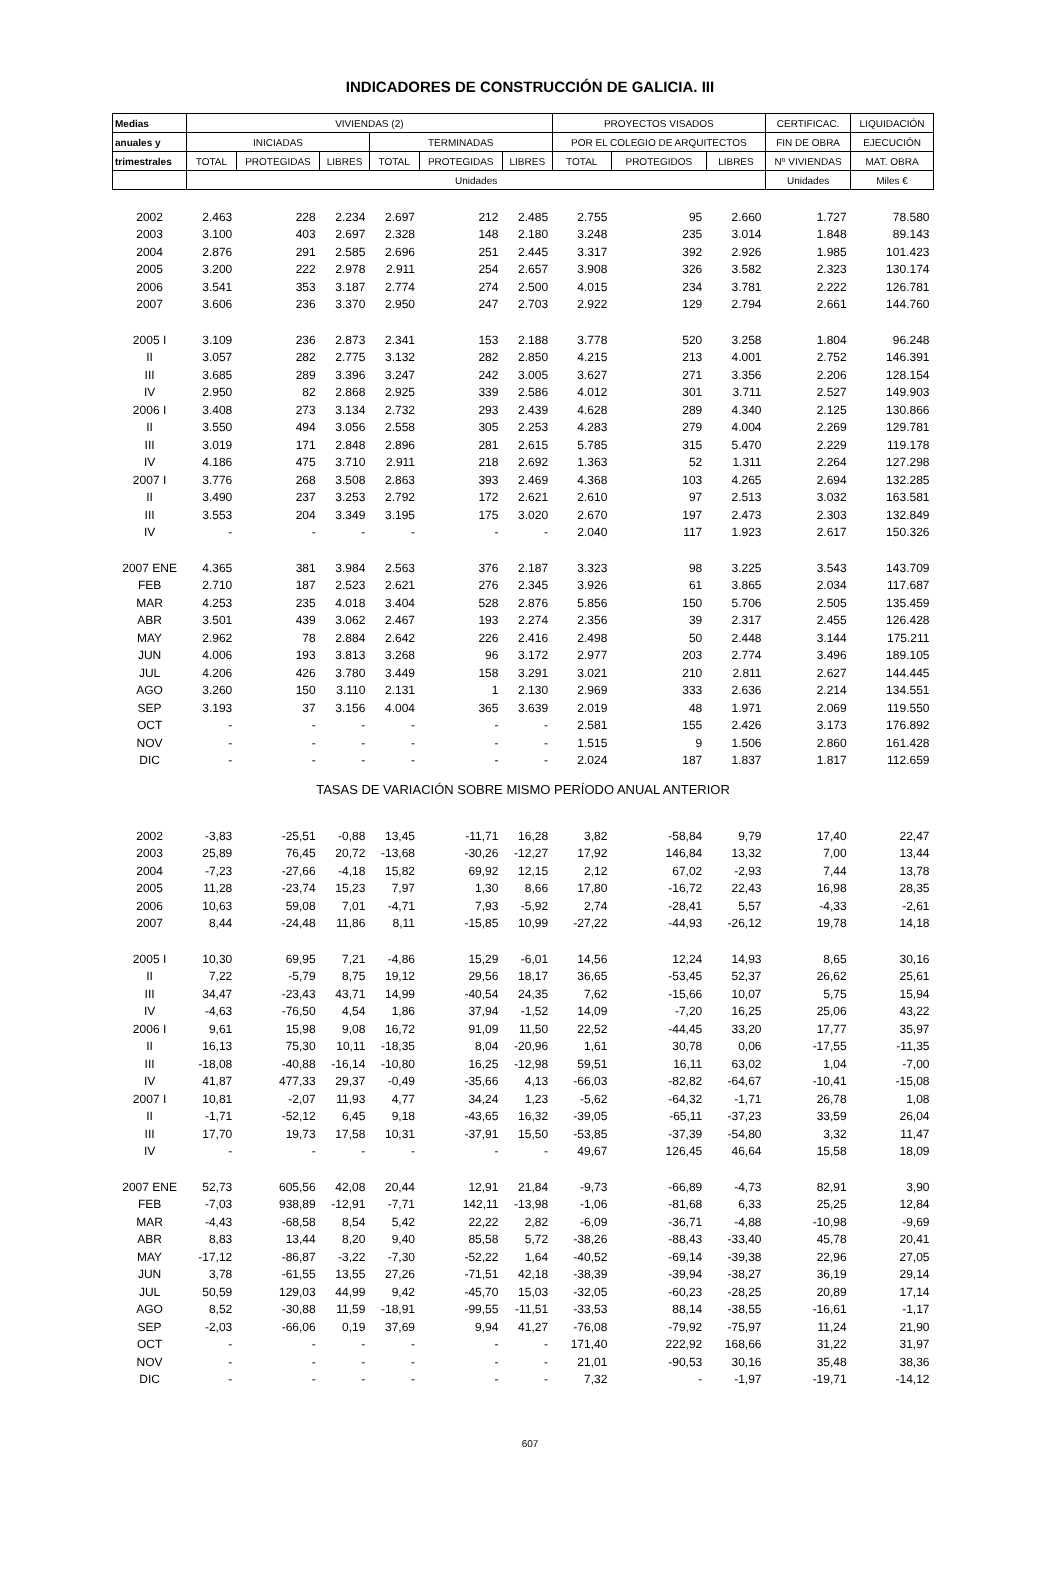INDICADORES DE CONSTRUCCIÓN DE GALICIA. III
| Medias | VIVIENDAS (2) | | | | | | PROYECTOS VISADOS | | | CERTIFICAC. | LIQUIDACIÓN |
| --- | --- | --- | --- | --- | --- | --- | --- | --- | --- | --- | --- |
| anuales y | INICIADAS | | | TERMINADAS | | | POR EL COLEGIO DE ARQUITECTOS | | | FIN DE OBRA | EJECUCIÓN |
| trimestrales | TOTAL | PROTEGIDAS | LIBRES | TOTAL | PROTEGIDAS | LIBRES | TOTAL | PROTEGIDOS | LIBRES | Nº VIVIENDAS | MAT. OBRA |
| | Unidades | | | | | | | | | Unidades | Miles € |
| 2002 | 2.463 | 228 | 2.234 | 2.697 | 212 | 2.485 | 2.755 | 95 | 2.660 | 1.727 | 78.580 |
| 2003 | 3.100 | 403 | 2.697 | 2.328 | 148 | 2.180 | 3.248 | 235 | 3.014 | 1.848 | 89.143 |
| 2004 | 2.876 | 291 | 2.585 | 2.696 | 251 | 2.445 | 3.317 | 392 | 2.926 | 1.985 | 101.423 |
| 2005 | 3.200 | 222 | 2.978 | 2.911 | 254 | 2.657 | 3.908 | 326 | 3.582 | 2.323 | 130.174 |
| 2006 | 3.541 | 353 | 3.187 | 2.774 | 274 | 2.500 | 4.015 | 234 | 3.781 | 2.222 | 126.781 |
| 2007 | 3.606 | 236 | 3.370 | 2.950 | 247 | 2.703 | 2.922 | 129 | 2.794 | 2.661 | 144.760 |
| 2005 I | 3.109 | 236 | 2.873 | 2.341 | 153 | 2.188 | 3.778 | 520 | 3.258 | 1.804 | 96.248 |
| II | 3.057 | 282 | 2.775 | 3.132 | 282 | 2.850 | 4.215 | 213 | 4.001 | 2.752 | 146.391 |
| III | 3.685 | 289 | 3.396 | 3.247 | 242 | 3.005 | 3.627 | 271 | 3.356 | 2.206 | 128.154 |
| IV | 2.950 | 82 | 2.868 | 2.925 | 339 | 2.586 | 4.012 | 301 | 3.711 | 2.527 | 149.903 |
| 2006 I | 3.408 | 273 | 3.134 | 2.732 | 293 | 2.439 | 4.628 | 289 | 4.340 | 2.125 | 130.866 |
| II | 3.550 | 494 | 3.056 | 2.558 | 305 | 2.253 | 4.283 | 279 | 4.004 | 2.269 | 129.781 |
| III | 3.019 | 171 | 2.848 | 2.896 | 281 | 2.615 | 5.785 | 315 | 5.470 | 2.229 | 119.178 |
| IV | 4.186 | 475 | 3.710 | 2.911 | 218 | 2.692 | 1.363 | 52 | 1.311 | 2.264 | 127.298 |
| 2007 I | 3.776 | 268 | 3.508 | 2.863 | 393 | 2.469 | 4.368 | 103 | 4.265 | 2.694 | 132.285 |
| II | 3.490 | 237 | 3.253 | 2.792 | 172 | 2.621 | 2.610 | 97 | 2.513 | 3.032 | 163.581 |
| III | 3.553 | 204 | 3.349 | 3.195 | 175 | 3.020 | 2.670 | 197 | 2.473 | 2.303 | 132.849 |
| IV | - | - | - | - | - | - | 2.040 | 117 | 1.923 | 2.617 | 150.326 |
| 2007 ENE | 4.365 | 381 | 3.984 | 2.563 | 376 | 2.187 | 3.323 | 98 | 3.225 | 3.543 | 143.709 |
| FEB | 2.710 | 187 | 2.523 | 2.621 | 276 | 2.345 | 3.926 | 61 | 3.865 | 2.034 | 117.687 |
| MAR | 4.253 | 235 | 4.018 | 3.404 | 528 | 2.876 | 5.856 | 150 | 5.706 | 2.505 | 135.459 |
| ABR | 3.501 | 439 | 3.062 | 2.467 | 193 | 2.274 | 2.356 | 39 | 2.317 | 2.455 | 126.428 |
| MAY | 2.962 | 78 | 2.884 | 2.642 | 226 | 2.416 | 2.498 | 50 | 2.448 | 3.144 | 175.211 |
| JUN | 4.006 | 193 | 3.813 | 3.268 | 96 | 3.172 | 2.977 | 203 | 2.774 | 3.496 | 189.105 |
| JUL | 4.206 | 426 | 3.780 | 3.449 | 158 | 3.291 | 3.021 | 210 | 2.811 | 2.627 | 144.445 |
| AGO | 3.260 | 150 | 3.110 | 2.131 | 1 | 2.130 | 2.969 | 333 | 2.636 | 2.214 | 134.551 |
| SEP | 3.193 | 37 | 3.156 | 4.004 | 365 | 3.639 | 2.019 | 48 | 1.971 | 2.069 | 119.550 |
| OCT | - | - | - | - | - | - | 2.581 | 155 | 2.426 | 3.173 | 176.892 |
| NOV | - | - | - | - | - | - | 1.515 | 9 | 1.506 | 2.860 | 161.428 |
| DIC | - | - | - | - | - | - | 2.024 | 187 | 1.837 | 1.817 | 112.659 |
| TASAS DE VARIACIÓN SOBRE MISMO PERÍODO ANUAL ANTERIOR | | | | | | | | | | | |
| 2002 | -3,83 | -25,51 | -0,88 | 13,45 | -11,71 | 16,28 | 3,82 | -58,84 | 9,79 | 17,40 | 22,47 |
| 2003 | 25,89 | 76,45 | 20,72 | -13,68 | -30,26 | -12,27 | 17,92 | 146,84 | 13,32 | 7,00 | 13,44 |
| 2004 | -7,23 | -27,66 | -4,18 | 15,82 | 69,92 | 12,15 | 2,12 | 67,02 | -2,93 | 7,44 | 13,78 |
| 2005 | 11,28 | -23,74 | 15,23 | 7,97 | 1,30 | 8,66 | 17,80 | -16,72 | 22,43 | 16,98 | 28,35 |
| 2006 | 10,63 | 59,08 | 7,01 | -4,71 | 7,93 | -5,92 | 2,74 | -28,41 | 5,57 | -4,33 | -2,61 |
| 2007 | 8,44 | -24,48 | 11,86 | 8,11 | -15,85 | 10,99 | -27,22 | -44,93 | -26,12 | 19,78 | 14,18 |
| 2005 I | 10,30 | 69,95 | 7,21 | -4,86 | 15,29 | -6,01 | 14,56 | 12,24 | 14,93 | 8,65 | 30,16 |
| II | 7,22 | -5,79 | 8,75 | 19,12 | 29,56 | 18,17 | 36,65 | -53,45 | 52,37 | 26,62 | 25,61 |
| III | 34,47 | -23,43 | 43,71 | 14,99 | -40,54 | 24,35 | 7,62 | -15,66 | 10,07 | 5,75 | 15,94 |
| IV | -4,63 | -76,50 | 4,54 | 1,86 | 37,94 | -1,52 | 14,09 | -7,20 | 16,25 | 25,06 | 43,22 |
| 2006 I | 9,61 | 15,98 | 9,08 | 16,72 | 91,09 | 11,50 | 22,52 | -44,45 | 33,20 | 17,77 | 35,97 |
| II | 16,13 | 75,30 | 10,11 | -18,35 | 8,04 | -20,96 | 1,61 | 30,78 | 0,06 | -17,55 | -11,35 |
| III | -18,08 | -40,88 | -16,14 | -10,80 | 16,25 | -12,98 | 59,51 | 16,11 | 63,02 | 1,04 | -7,00 |
| IV | 41,87 | 477,33 | 29,37 | -0,49 | -35,66 | 4,13 | -66,03 | -82,82 | -64,67 | -10,41 | -15,08 |
| 2007 I | 10,81 | -2,07 | 11,93 | 4,77 | 34,24 | 1,23 | -5,62 | -64,32 | -1,71 | 26,78 | 1,08 |
| II | -1,71 | -52,12 | 6,45 | 9,18 | -43,65 | 16,32 | -39,05 | -65,11 | -37,23 | 33,59 | 26,04 |
| III | 17,70 | 19,73 | 17,58 | 10,31 | -37,91 | 15,50 | -53,85 | -37,39 | -54,80 | 3,32 | 11,47 |
| IV | - | - | - | - | - | - | 49,67 | 126,45 | 46,64 | 15,58 | 18,09 |
| 2007 ENE | 52,73 | 605,56 | 42,08 | 20,44 | 12,91 | 21,84 | -9,73 | -66,89 | -4,73 | 82,91 | 3,90 |
| FEB | -7,03 | 938,89 | -12,91 | -7,71 | 142,11 | -13,98 | -1,06 | -81,68 | 6,33 | 25,25 | 12,84 |
| MAR | -4,43 | -68,58 | 8,54 | 5,42 | 22,22 | 2,82 | -6,09 | -36,71 | -4,88 | -10,98 | -9,69 |
| ABR | 8,83 | 13,44 | 8,20 | 9,40 | 85,58 | 5,72 | -38,26 | -88,43 | -33,40 | 45,78 | 20,41 |
| MAY | -17,12 | -86,87 | -3,22 | -7,30 | -52,22 | 1,64 | -40,52 | -69,14 | -39,38 | 22,96 | 27,05 |
| JUN | 3,78 | -61,55 | 13,55 | 27,26 | -71,51 | 42,18 | -38,39 | -39,94 | -38,27 | 36,19 | 29,14 |
| JUL | 50,59 | 129,03 | 44,99 | 9,42 | -45,70 | 15,03 | -32,05 | -60,23 | -28,25 | 20,89 | 17,14 |
| AGO | 8,52 | -30,88 | 11,59 | -18,91 | -99,55 | -11,51 | -33,53 | 88,14 | -38,55 | -16,61 | -1,17 |
| SEP | -2,03 | -66,06 | 0,19 | 37,69 | 9,94 | 41,27 | -76,08 | -79,92 | -75,97 | 11,24 | 21,90 |
| OCT | - | - | - | - | - | - | 171,40 | 222,92 | 168,66 | 31,22 | 31,97 |
| NOV | - | - | - | - | - | - | 21,01 | -90,53 | 30,16 | 35,48 | 38,36 |
| DIC | - | - | - | - | - | - | 7,32 | - | -1,97 | -19,71 | -14,12 |
607